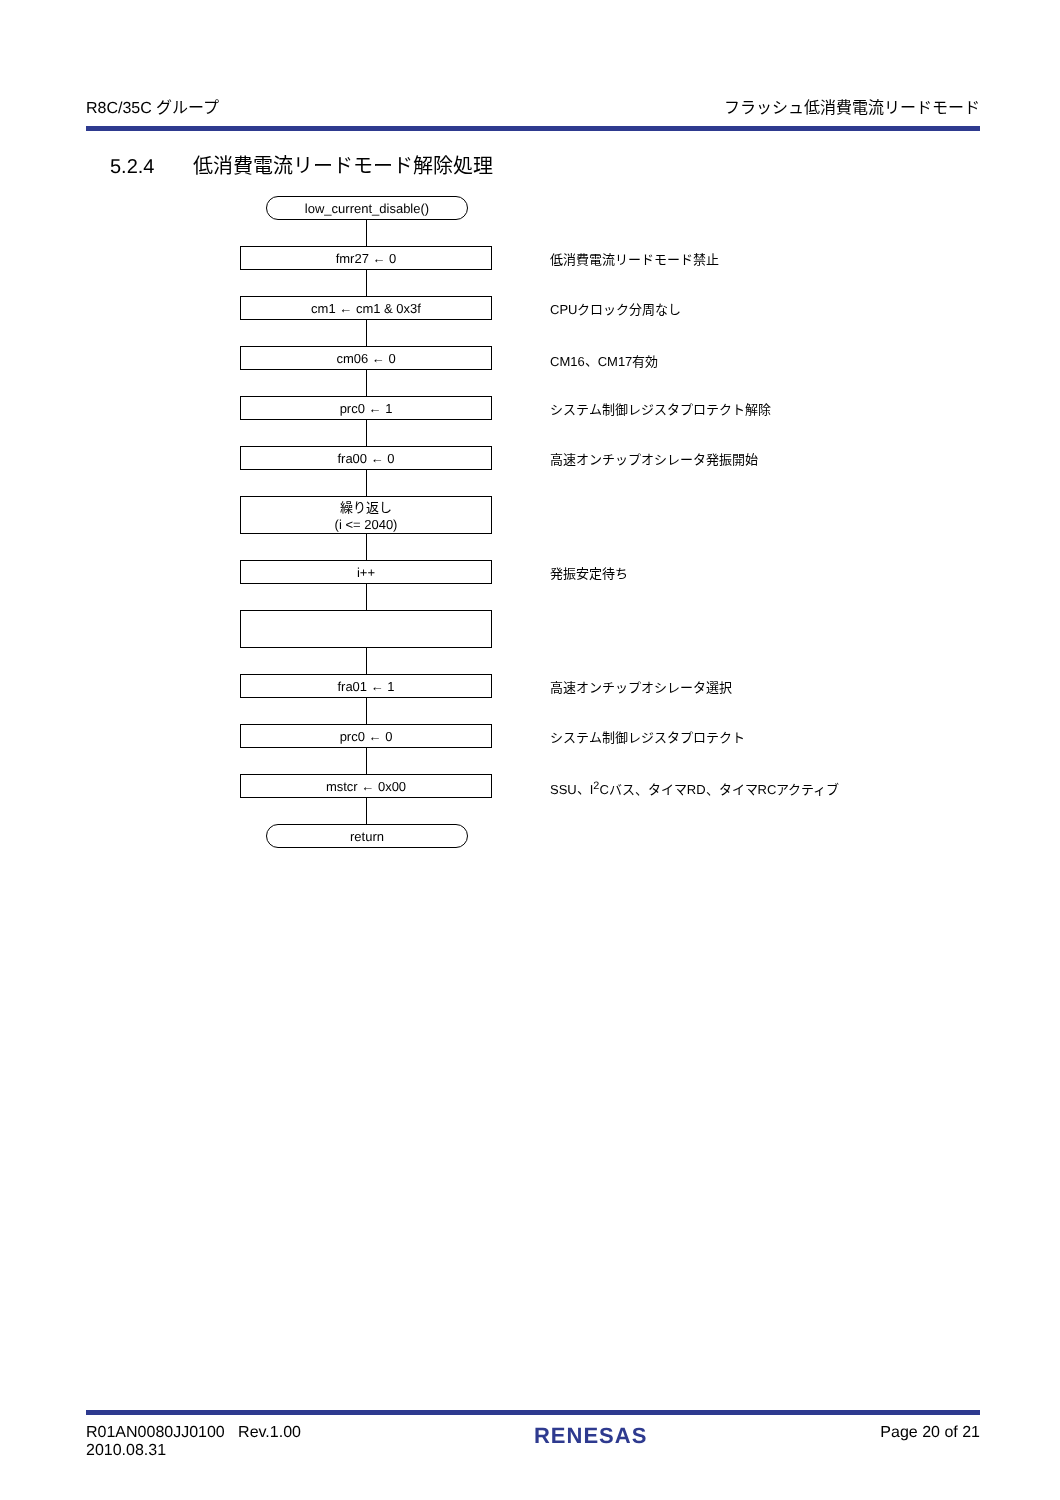R8C/35C グループ フラッシュ低消費電流リードモード
5.2.4 低消費電流リードモード解除処理
low_current_disable()
fmr27 ← 0
低消費電流リードモード禁止
cm1 ← cm1 & 0x3f
CPUクロック分周なし
cm06 ← 0
CM16、CM17有効
prc0 ← 1
システム制御レジスタプロテクト解除
fra00 ← 0
高速オンチップオシレータ発振開始
繰り返し
(i <= 2040)
i++
発振安定待ち
fra01 ← 1
高速オンチップオシレータ選択
prc0 ← 0
システム制御レジスタプロテクト
mstcr ← 0x00
SSU、I<sup>2</sup>Cバス、タイマRD、タイマRCアクティブ
return
R01AN0080JJ0100 Rev.1.00
2010.08.31 RENESAS Page 20 of 21